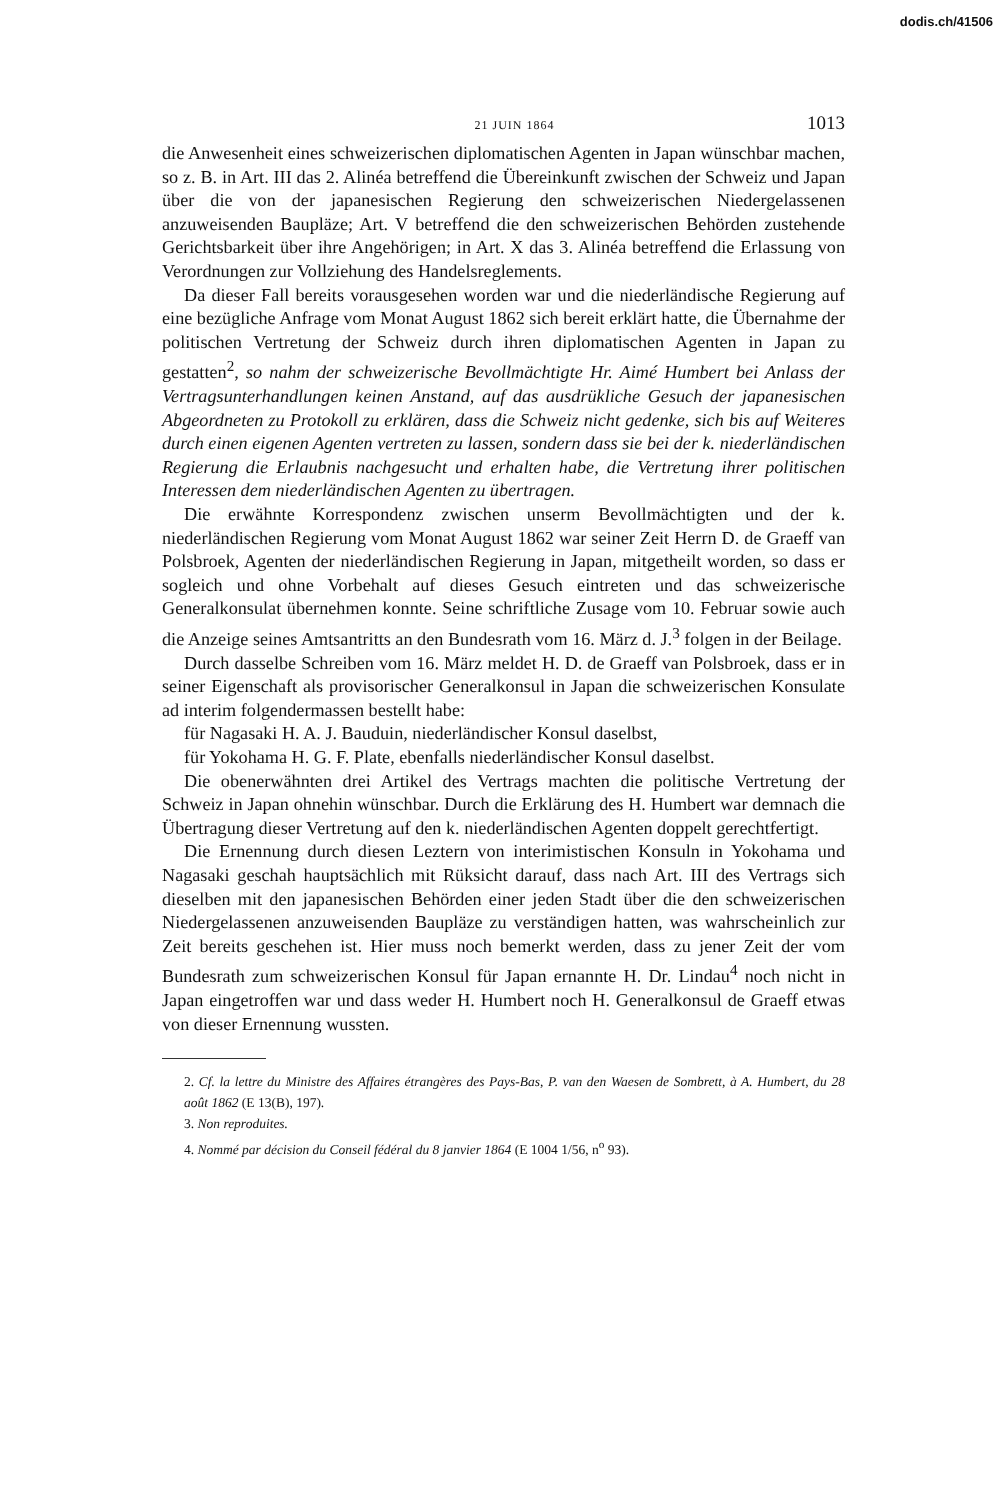dodis.ch/41506
21 JUIN 1864 1013
die Anwesenheit eines schweizerischen diplomatischen Agenten in Japan wünschbar machen, so z. B. in Art. III das 2. Alinéa betreffend die Übereinkunft zwischen der Schweiz und Japan über die von der japanesischen Regierung den schweizerischen Niedergelassenen anzuweisenden Baupläze; Art. V betreffend die den schweizerischen Behörden zustehende Gerichtsbarkeit über ihre Angehörigen; in Art. X das 3. Alinéa betreffend die Erlassung von Verordnungen zur Vollziehung des Handelsreglements.
Da dieser Fall bereits vorausgesehen worden war und die niederländische Regierung auf eine bezügliche Anfrage vom Monat August 1862 sich bereit erklärt hatte, die Übernahme der politischen Vertretung der Schweiz durch ihren diplomatischen Agenten in Japan zu gestatten<sup>2</sup>, so nahm der schweizerische Bevollmächtigte Hr. Aimé Humbert bei Anlass der Vertragsunterhandlungen keinen Anstand, auf das ausdrükliche Gesuch der japanesischen Abgeordneten zu Protokoll zu erklären, dass die Schweiz nicht gedenke, sich bis auf Weiteres durch einen eigenen Agenten vertreten zu lassen, sondern dass sie bei der k. niederländischen Regierung die Erlaubnis nachgesucht und erhalten habe, die Vertretung ihrer politischen Interessen dem niederländischen Agenten zu übertragen.
Die erwähnte Korrespondenz zwischen unserm Bevollmächtigten und der k. niederländischen Regierung vom Monat August 1862 war seiner Zeit Herrn D. de Graeff van Polsbroek, Agenten der niederländischen Regierung in Japan, mitgetheilt worden, so dass er sogleich und ohne Vorbehalt auf dieses Gesuch eintreten und das schweizerische Generalkonsulat übernehmen konnte. Seine schriftliche Zusage vom 10. Februar sowie auch die Anzeige seines Amtsantritts an den Bundesrath vom 16. März d. J.<sup>3</sup> folgen in der Beilage.
Durch dasselbe Schreiben vom 16. März meldet H. D. de Graeff van Polsbroek, dass er in seiner Eigenschaft als provisorischer Generalkonsul in Japan die schweizerischen Konsulate ad interim folgendermassen bestellt habe:
für Nagasaki H. A. J. Bauduin, niederländischer Konsul daselbst,
für Yokohama H. G. F. Plate, ebenfalls niederländischer Konsul daselbst.
Die obenerwähnten drei Artikel des Vertrags machten die politische Vertretung der Schweiz in Japan ohnehin wünschbar. Durch die Erklärung des H. Humbert war demnach die Übertragung dieser Vertretung auf den k. niederländischen Agenten doppelt gerechtfertigt.
Die Ernennung durch diesen Leztern von interimistischen Konsuln in Yokohama und Nagasaki geschah hauptsächlich mit Rüksicht darauf, dass nach Art. III des Vertrags sich dieselben mit den japanesischen Behörden einer jeden Stadt über die den schweizerischen Niedergelassenen anzuweisenden Baupläze zu verständigen hatten, was wahrscheinlich zur Zeit bereits geschehen ist. Hier muss noch bemerkt werden, dass zu jener Zeit der vom Bundesrath zum schweizerischen Konsul für Japan ernannte H. Dr. Lindau<sup>4</sup> noch nicht in Japan eingetroffen war und dass weder H. Humbert noch H. Generalkonsul de Graeff etwas von dieser Ernennung wussten.
2. Cf. la lettre du Ministre des Affaires étrangères des Pays-Bas, P. van den Waesen de Sombrett, à A. Humbert, du 28 août 1862 (E 13(B), 197).
3. Non reproduites.
4. Nommé par décision du Conseil fédéral du 8 janvier 1864 (E 1004 1/56, n<sup>o</sup> 93).